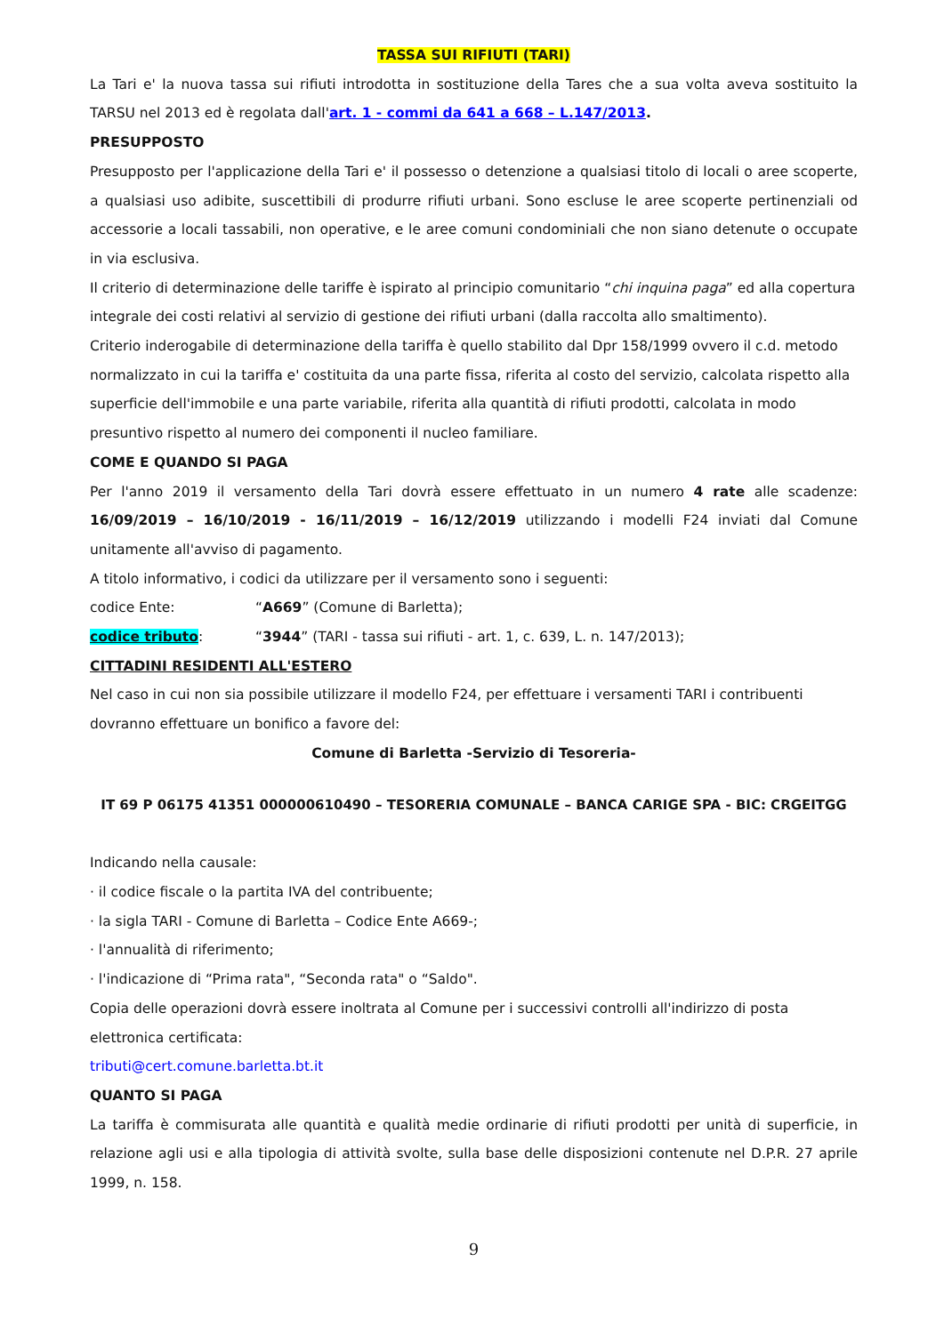TASSA SUI RIFIUTI (TARI)
La Tari e' la nuova tassa sui rifiuti introdotta in sostituzione della Tares che a sua volta aveva sostituito la TARSU nel 2013 ed è regolata dall'art. 1 - commi da 641 a 668 – L.147/2013.
PRESUPPOSTO
Presupposto per l'applicazione della Tari e' il possesso o detenzione a qualsiasi titolo di locali o aree scoperte, a qualsiasi uso adibite, suscettibili di produrre rifiuti urbani. Sono escluse le aree scoperte pertinenziali od accessorie a locali tassabili, non operative, e le aree comuni condominiali che non siano detenute o occupate in via esclusiva.
Il criterio di determinazione delle tariffe è ispirato al principio comunitario “chi inquina paga” ed alla copertura integrale dei costi relativi al servizio di gestione dei rifiuti urbani (dalla raccolta allo smaltimento).
Criterio inderogabile di determinazione della tariffa è quello stabilito dal Dpr 158/1999 ovvero il c.d. metodo normalizzato in cui la tariffa e' costituita da una parte fissa, riferita al costo del servizio, calcolata rispetto alla superficie dell'immobile e una parte variabile, riferita alla quantità di rifiuti prodotti, calcolata in modo presuntivo rispetto al numero dei componenti il nucleo familiare.
COME E QUANDO SI PAGA
Per l'anno 2019 il versamento della Tari dovrà essere effettuato in un numero 4 rate alle scadenze: 16/09/2019 – 16/10/2019 - 16/11/2019 – 16/12/2019 utilizzando i modelli F24 inviati dal Comune unitamente all'avviso di pagamento.
A titolo informativo, i codici da utilizzare per il versamento sono i seguenti:
codice Ente: “A669” (Comune di Barletta);
codice tributo: “3944” (TARI - tassa sui rifiuti - art. 1, c. 639, L. n. 147/2013);
CITTADINI RESIDENTI ALL'ESTERO
Nel caso in cui non sia possibile utilizzare il modello F24, per effettuare i versamenti TARI i contribuenti dovranno effettuare un bonifico a favore del:
Comune di Barletta -Servizio di Tesoreria-
IT 69 P 06175 41351 000000610490 – TESORERIA COMUNALE – BANCA CARIGE SPA - BIC: CRGEITGG
Indicando nella causale:
· il codice fiscale o la partita IVA del contribuente;
· la sigla TARI - Comune di Barletta – Codice Ente A669-;
· l'annualità di riferimento;
· l'indicazione di “Prima rata", “Seconda rata" o “Saldo".
Copia delle operazioni dovrà essere inoltrata al Comune per i successivi controlli all'indirizzo di posta elettronica certificata:
tributi@cert.comune.barletta.bt.it
QUANTO SI PAGA
La tariffa è commisurata alle quantità e qualità medie ordinarie di rifiuti prodotti per unità di superficie, in relazione agli usi e alla tipologia di attività svolte, sulla base delle disposizioni contenute nel D.P.R. 27 aprile 1999, n. 158.
9